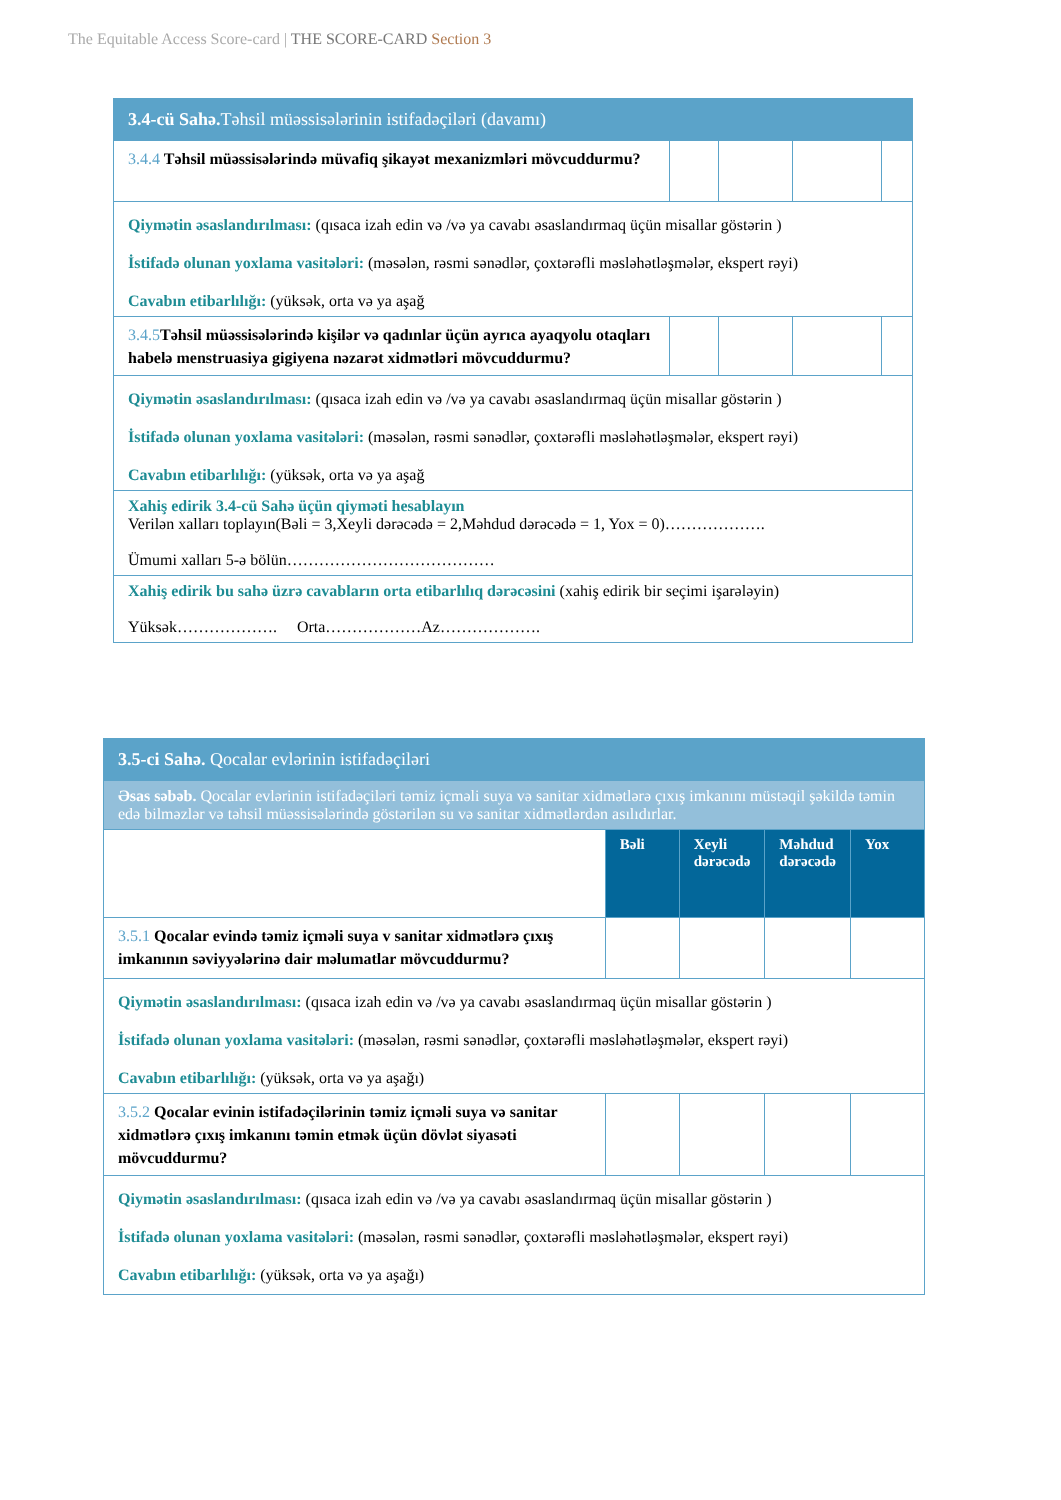The Equitable Access Score-card | THE SCORE-CARD Section 3
| 3.4-cü Sahə. Təhsil müəssisələrinin istifadəçiləri (davamı) | | | | |
| 3.4.4 Təhsil müəssisələrində müvafiq şikayət mexanizmləri mövcuddurmu? | | | | |
| Qiymətin əsaslandırılması: (qısaca izah edin və /və ya cavabı əsaslandırmaq üçün misallar göstərin ) İstifadə olunan yoxlama vasitələri: (məsələn, rəsmi sənədlər, çoxtərəfli məsləhətləşmələr, ekspert rəyi) Cavabın etibarlılığı: (yüksək, orta və ya aşağ | | | | |
| 3.4.5 Təhsil müəssisələrində kişilər və qadınlar üçün ayrıca ayaqyolu otaqları habelə menstruasiya gigiyena nəzarət xidmətləri mövcuddurmu? | | | | |
| Qiymətin əsaslandırılması: (qısaca izah edin və /və ya cavabı əsaslandırmaq üçün misallar göstərin ) İstifadə olunan yoxlama vasitələri: (məsələn, rəsmi sənədlər, çoxtərəfli məsləhətləşmələr, ekspert rəyi) Cavabın etibarlılığı: (yüksək, orta və ya aşağ | | | | |
| Xahiş edirik 3.4-cü Sahə üçün qiyməti hesablayın Verilən xalları toplayın(Bəli = 3,Xeyli dərəcədə = 2,Məhdud dərəcədə = 1, Yox = 0)………………. Ümumi xalları 5-ə bölün………………………………… | | | | |
| Xahiş edirik bu sahə üzrə cavabların orta etibarlılıq dərəcəsini (xahiş edirik bir seçimi işarələyin) Yüksək………………. Orta………………Az………………. | | | | |
| 3.5-ci Sahə. Qocalar evlərinin istifadəçiləri | | | | |
| Əsas səbəb. Qocalar evlərinin istifadəçiləri təmiz içməli suya və sanitar xidmətlərə çıxış imkanını müstəqil şəkildə təmin edə bilməzlər və təhsil müəssisələrində göstərilən su və sanitar xidmətlərdən asılıdırlar. | | | | |
| | Bəli | Xeyli dərəcədə | Məhdud dərəcədə | Yox |
| 3.5.1 Qocalar evində təmiz içməli suya v sanitar xidmətlərə çıxış imkanının səviyyələrinə dair məlumatlar mövcuddurmu? | | | | |
| Qiymətin əsaslandırılması: (qısaca izah edin və /və ya cavabı əsaslandırmaq üçün misallar göstərin ) İstifadə olunan yoxlama vasitələri: (məsələn, rəsmi sənədlər, çoxtərəfli məsləhətləşmələr, ekspert rəyi) Cavabın etibarlılığı: (yüksək, orta və ya aşağı) | | | | |
| 3.5.2 Qocalar evinin istifadəçilərinin təmiz içməli suya və sanitar xidmətlərə çıxış imkanını təmin etmək üçün dövlət siyasəti mövcuddurmu? | | | | |
| Qiymətin əsaslandırılması: (qısaca izah edin və /və ya cavabı əsaslandırmaq üçün misallar göstərin ) İstifadə olunan yoxlama vasitələri: (məsələn, rəsmi sənədlər, çoxtərəfli məsləhətləşmələr, ekspert rəyi) Cavabın etibarlılığı: (yüksək, orta və ya aşağı) | | | | |